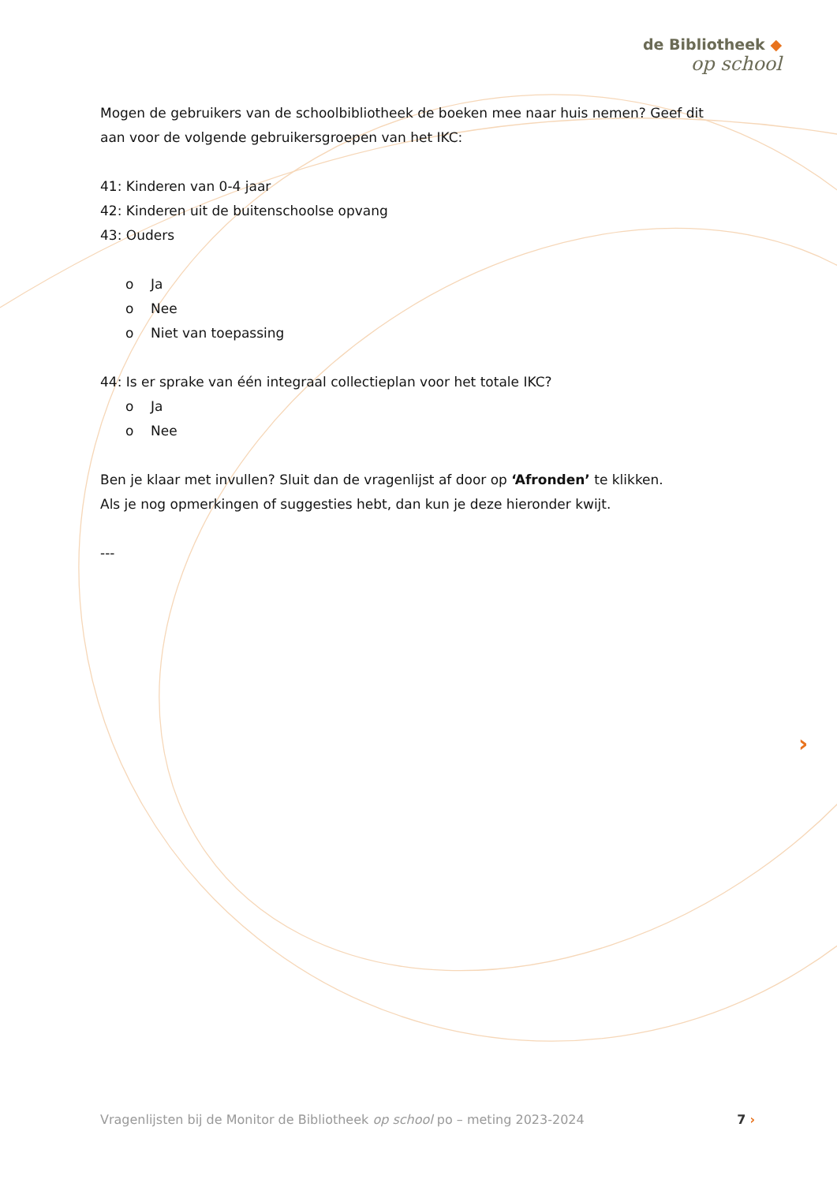de Bibliotheek ◆
op school
Mogen de gebruikers van de schoolbibliotheek de boeken mee naar huis nemen? Geef dit aan voor de volgende gebruikersgroepen van het IKC:
41: Kinderen van 0-4 jaar
42: Kinderen uit de buitenschoolse opvang
43: Ouders
o Ja
o Nee
o Niet van toepassing
44: Is er sprake van één integraal collectieplan voor het totale IKC?
o Ja
o Nee
Ben je klaar met invullen? Sluit dan de vragenlijst af door op ‘Afronden’ te klikken.
Als je nog opmerkingen of suggesties hebt, dan kun je deze hieronder kwijt.
---
›
Vragenlijsten bij de Monitor de Bibliotheek op school po – meting 2023-2024 7 ›